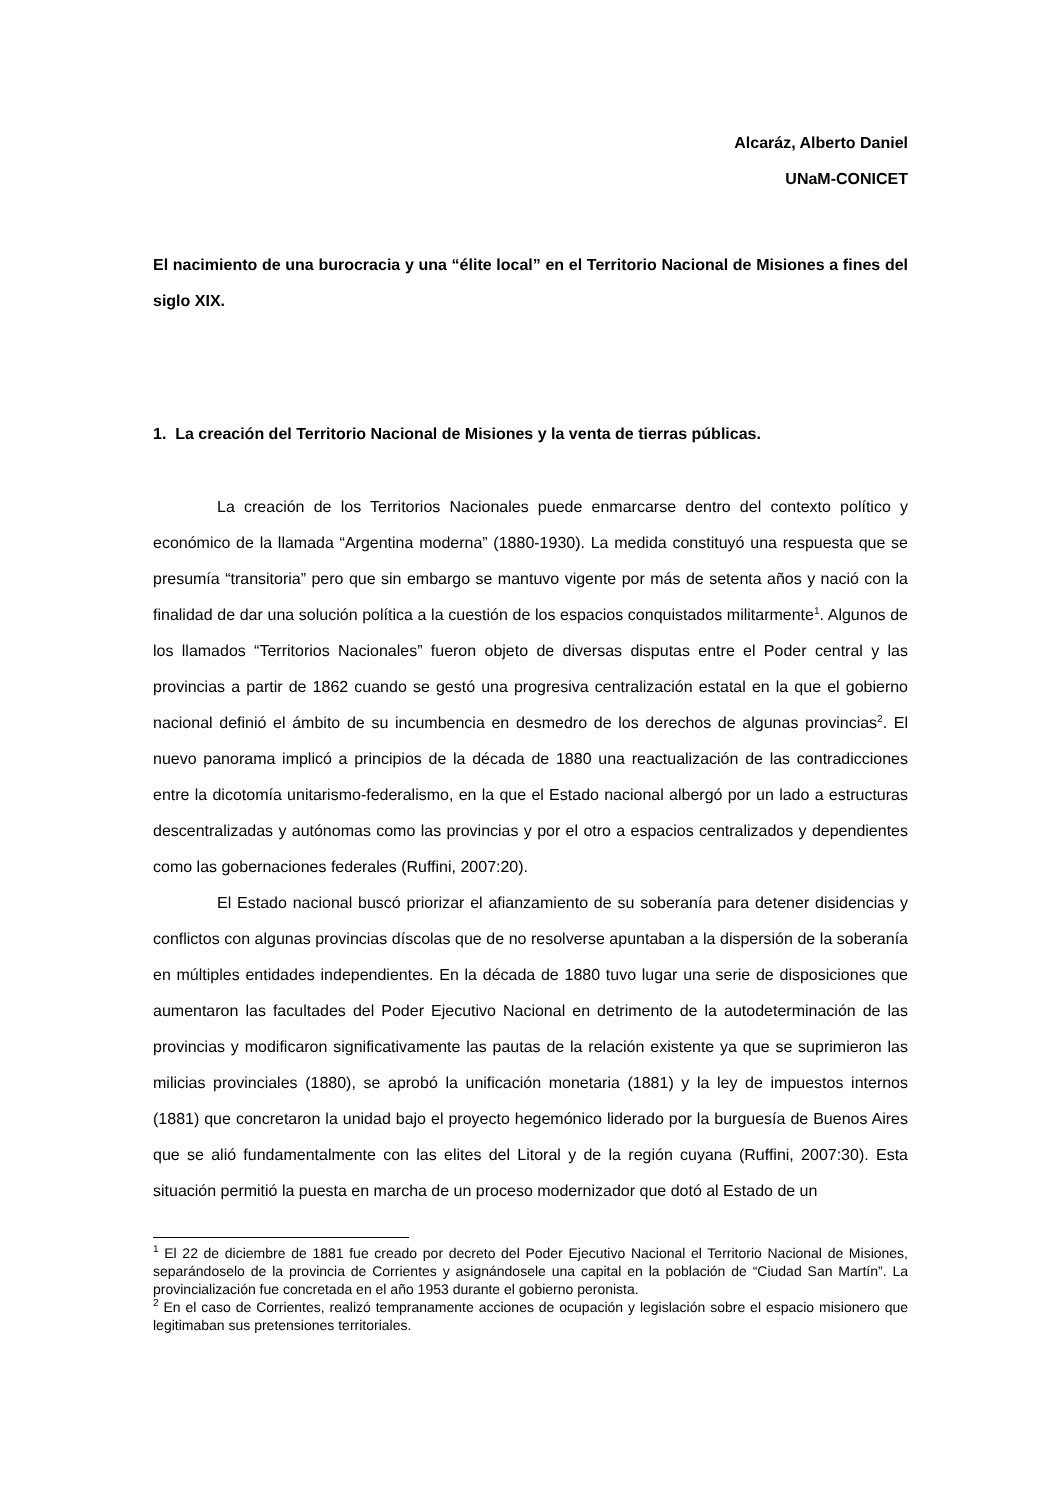Alcaráz, Alberto Daniel
UNaM-CONICET
El nacimiento de una burocracia y una “élite local” en el Territorio Nacional de Misiones a fines del siglo XIX.
1. La creación del Territorio Nacional de Misiones y la venta de tierras públicas.
La creación de los Territorios Nacionales puede enmarcarse dentro del contexto político y económico de la llamada “Argentina moderna” (1880-1930). La medida constituyó una respuesta que se presumía “transitoria” pero que sin embargo se mantuvo vigente por más de setenta años y nació con la finalidad de dar una solución política a la cuestión de los espacios conquistados militarmente<sup>1</sup>. Algunos de los llamados “Territorios Nacionales” fueron objeto de diversas disputas entre el Poder central y las provincias a partir de 1862 cuando se gestó una progresiva centralización estatal en la que el gobierno nacional definió el ámbito de su incumbencia en desmedro de los derechos de algunas provincias<sup>2</sup>. El nuevo panorama implicó a principios de la década de 1880 una reactualización de las contradicciones entre la dicotomía unitarismo-federalismo, en la que el Estado nacional albergó por un lado a estructuras descentralizadas y autónomas como las provincias y por el otro a espacios centralizados y dependientes como las gobernaciones federales (Ruffini, 2007:20).
El Estado nacional buscó priorizar el afianzamiento de su soberanía para detener disidencias y conflictos con algunas provincias díscolas que de no resolverse apuntaban a la dispersión de la soberanía en múltiples entidades independientes. En la década de 1880 tuvo lugar una serie de disposiciones que aumentaron las facultades del Poder Ejecutivo Nacional en detrimento de la autodeterminación de las provincias y modificaron significativamente las pautas de la relación existente ya que se suprimieron las milicias provinciales (1880), se aprobó la unificación monetaria (1881) y la ley de impuestos internos (1881) que concretaron la unidad bajo el proyecto hegemónico liderado por la burguesía de Buenos Aires que se alió fundamentalmente con las elites del Litoral y de la región cuyana (Ruffini, 2007:30). Esta situación permitió la puesta en marcha de un proceso modernizador que dotó al Estado de un
<sup>1</sup> El 22 de diciembre de 1881 fue creado por decreto del Poder Ejecutivo Nacional el Territorio Nacional de Misiones, separándoselo de la provincia de Corrientes y asignándosele una capital en la población de “Ciudad San Martín”. La provincialización fue concretada en el año 1953 durante el gobierno peronista.
<sup>2</sup> En el caso de Corrientes, realizó tempranamente acciones de ocupación y legislación sobre el espacio misionero que legitimaban sus pretensiones territoriales.